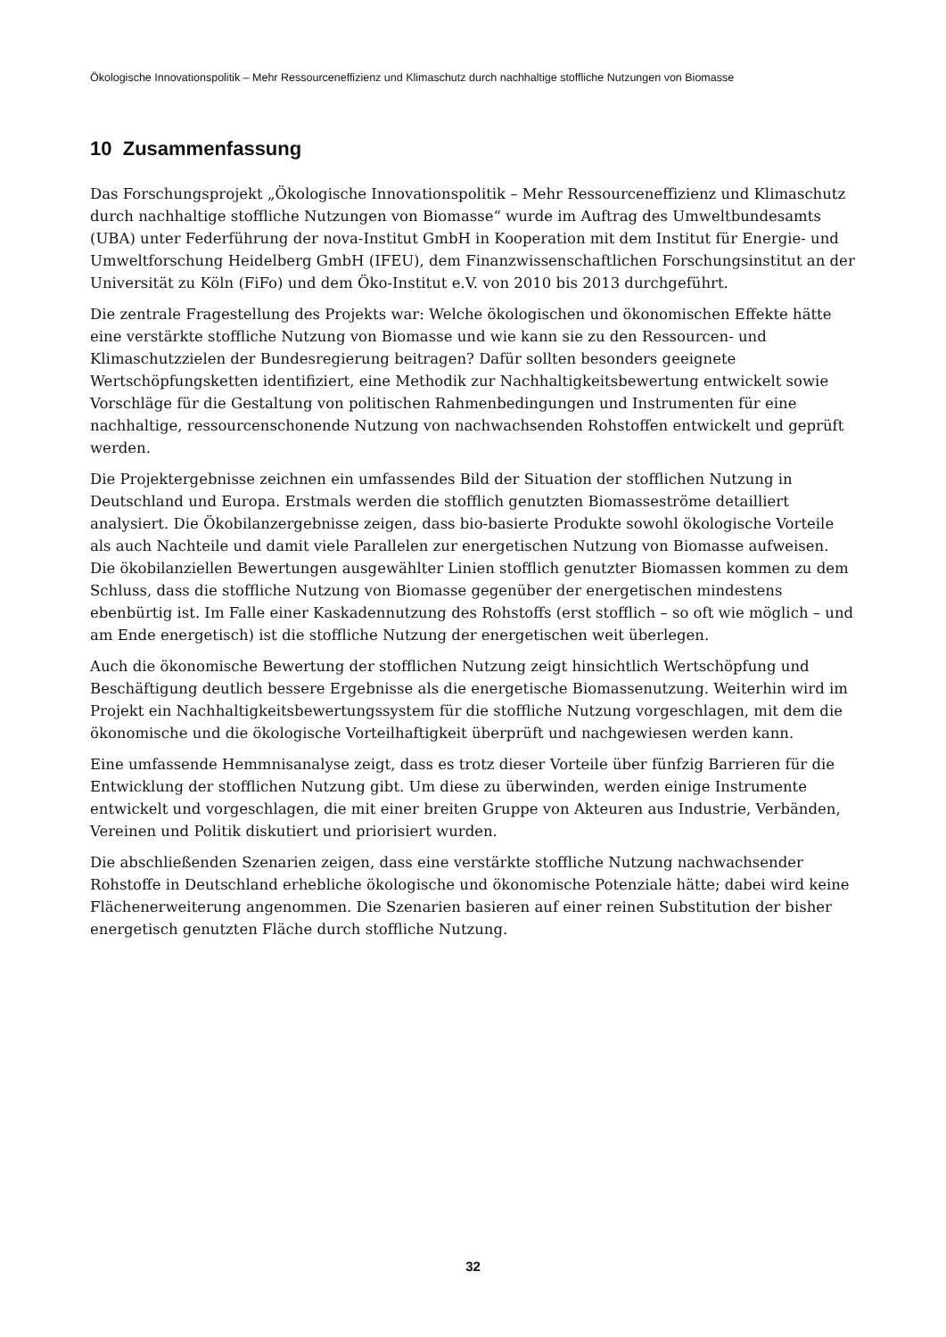Ökologische Innovationspolitik – Mehr Ressourceneffizienz und Klimaschutz durch nachhaltige stoffliche Nutzungen von Biomasse
10 Zusammenfassung
Das Forschungsprojekt „Ökologische Innovationspolitik – Mehr Ressourceneffizienz und Klimaschutz durch nachhaltige stoffliche Nutzungen von Biomasse“ wurde im Auftrag des Umweltbundesamts (UBA) unter Federführung der nova-Institut GmbH in Kooperation mit dem Institut für Energie- und Umweltforschung Heidelberg GmbH (IFEU), dem Finanzwissenschaftlichen Forschungsinstitut an der Universität zu Köln (FiFo) und dem Öko-Institut e.V. von 2010 bis 2013 durchgeführt.
Die zentrale Fragestellung des Projekts war: Welche ökologischen und ökonomischen Effekte hätte eine verstärkte stoffliche Nutzung von Biomasse und wie kann sie zu den Ressourcen- und Klimaschutzzielen der Bundesregierung beitragen? Dafür sollten besonders geeignete Wertschöpfungsketten identifiziert, eine Methodik zur Nachhaltigkeitsbewertung entwickelt sowie Vorschläge für die Gestaltung von politischen Rahmenbedingungen und Instrumenten für eine nachhaltige, ressourcenschonende Nutzung von nachwachsenden Rohstoffen entwickelt und geprüft werden.
Die Projektergebnisse zeichnen ein umfassendes Bild der Situation der stofflichen Nutzung in Deutschland und Europa. Erstmals werden die stofflich genutzten Biomasseströme detailliert analysiert. Die Ökobilanzergebnisse zeigen, dass bio-basierte Produkte sowohl ökologische Vorteile als auch Nachteile und damit viele Parallelen zur energetischen Nutzung von Biomasse aufweisen. Die ökobilanziellen Bewertungen ausgewählter Linien stofflich genutzter Biomassen kommen zu dem Schluss, dass die stoffliche Nutzung von Biomasse gegenüber der energetischen mindestens ebenbürtig ist. Im Falle einer Kaskadennutzung des Rohstoffs (erst stofflich – so oft wie möglich – und am Ende energetisch) ist die stoffliche Nutzung der energetischen weit überlegen.
Auch die ökonomische Bewertung der stofflichen Nutzung zeigt hinsichtlich Wertschöpfung und Beschäftigung deutlich bessere Ergebnisse als die energetische Biomassenutzung. Weiterhin wird im Projekt ein Nachhaltigkeitsbewertungssystem für die stoffliche Nutzung vorgeschlagen, mit dem die ökonomische und die ökologische Vorteilhaftigkeit überprüft und nachgewiesen werden kann.
Eine umfassende Hemmnisanalyse zeigt, dass es trotz dieser Vorteile über fünfzig Barrieren für die Entwicklung der stofflichen Nutzung gibt. Um diese zu überwinden, werden einige Instrumente entwickelt und vorgeschlagen, die mit einer breiten Gruppe von Akteuren aus Industrie, Verbänden, Vereinen und Politik diskutiert und priorisiert wurden.
Die abschließenden Szenarien zeigen, dass eine verstärkte stoffliche Nutzung nachwachsender Rohstoffe in Deutschland erhebliche ökologische und ökonomische Potenziale hätte; dabei wird keine Flächenerweiterung angenommen. Die Szenarien basieren auf einer reinen Substitution der bisher energetisch genutzten Fläche durch stoffliche Nutzung.
32